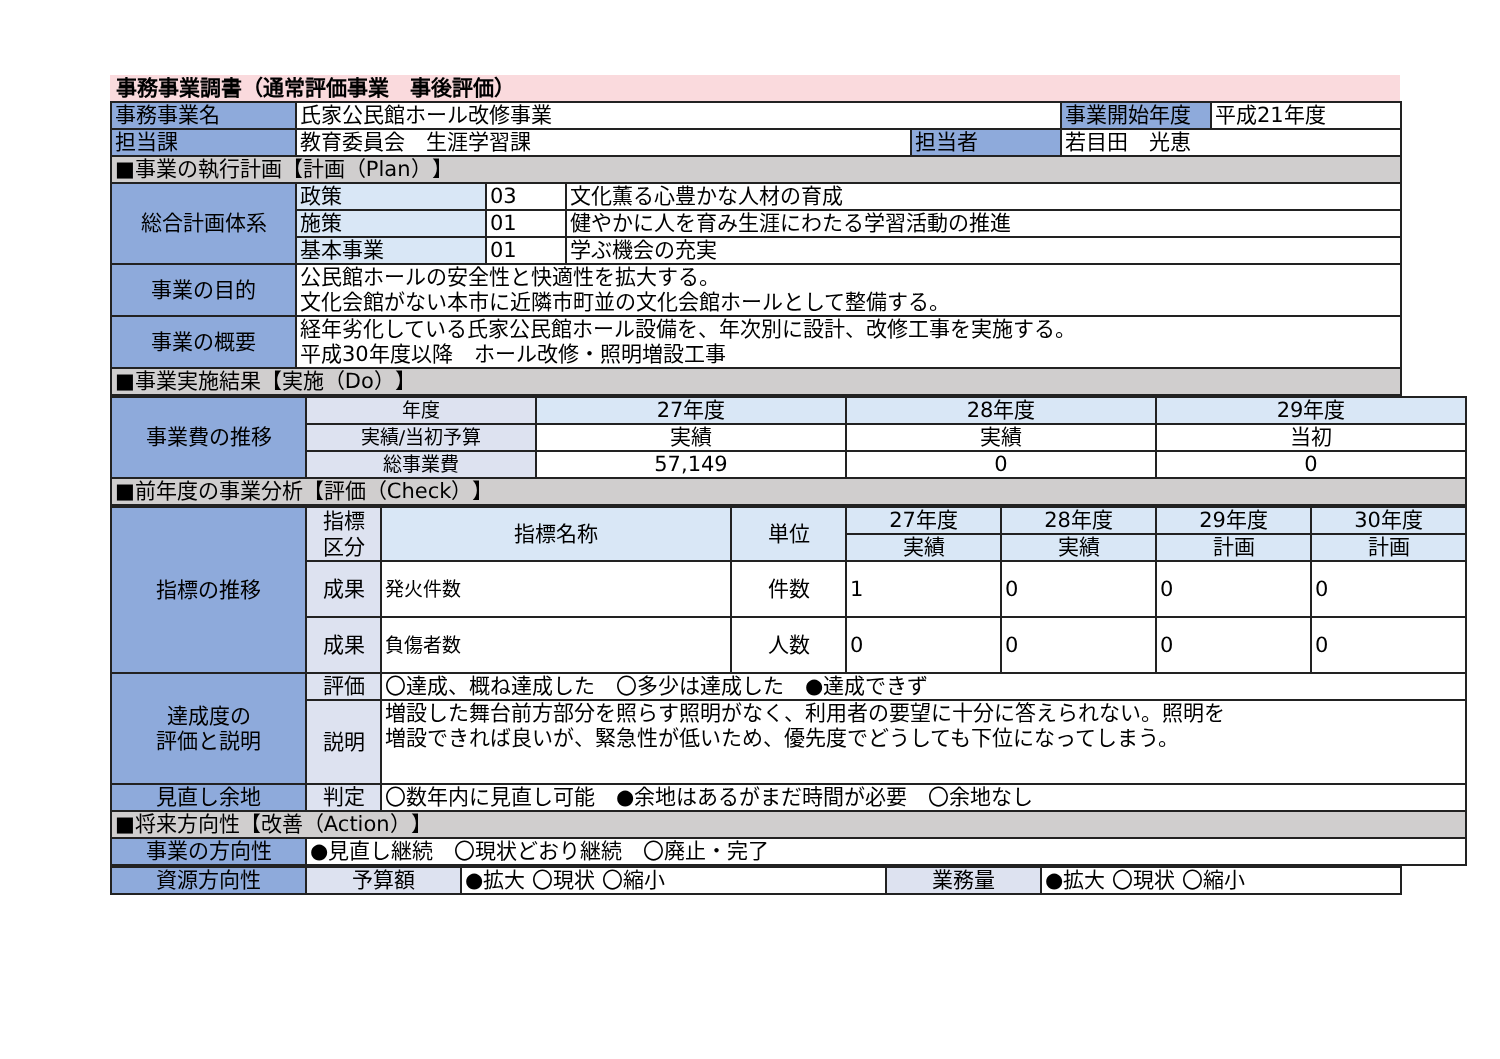事務事業調書（通常評価事業　事後評価）
| 事務事業名 | 氏家公民館ホール改修事業 | | | | 事業開始年度 | 平成21年度 |
| 担当課 | 教育委員会 生涯学習課 | | | 担当者 | 若目田 光恵 | |
| ■事業の執行計画【計画（Plan）】 | | | | | | |
| 総合計画体系 | 政策 | 03 | 文化薫る心豊かな人材の育成 | | | |
| | 施策 | 01 | 健やかに人を育み生涯にわたる学習活動の推進 | | | |
| | 基本事業 | 01 | 学ぶ機会の充実 | | | |
| 事業の目的 | 公民館ホールの安全性と快適性を拡大する。 文化会館がない本市に近隣市町並の文化会館ホールとして整備する。 | | | | | |
| 事業の概要 | 経年劣化している氏家公民館ホール設備を、年次別に設計、改修工事を実施する。 平成30年度以降 ホール改修・照明増設工事 | | | | | |
| ■事業実施結果【実施（Do）】 | | | | | | |
| 事業費の推移 | 年度 | 27年度 | 28年度 | 29年度 |
| | 実績/当初予算 | 実績 | 実績 | 当初 |
| | 総事業費 | 57,149 | 0 | 0 |
| ■前年度の事業分析【評価（Check）】 | | | | |
| 指標の推移 | 指標 区分 | 指標名称 | 単位 | 27年度 | 28年度 | 29年度 | 30年度 |
| | | | | 実績 | 実績 | 計画 | 計画 |
| | 成果 | 発火件数 | 件数 | 1 | 0 | 0 | 0 |
| | 成果 | 負傷者数 | 人数 | 0 | 0 | 0 | 0 |
| 達成度の 評価と説明 | 評価 | 〇達成、概ね達成した 〇多少は達成した ●達成できず | | | | | |
| | 説明 | 増設した舞台前方部分を照らす照明がなく、利用者の要望に十分に答えられない。照明を 増設できれば良いが、緊急性が低いため、優先度でどうしても下位になってしまう。 | | | | | |
| 見直し余地 | 判定 | 〇数年内に見直し可能 ●余地はあるがまだ時間が必要 〇余地なし | | | | | |
| ■将来方向性【改善（Action）】 | | | | | | | |
| 事業の方向性 | ●見直し継続 〇現状どおり継続 〇廃止・完了 | | | | | | |
| 資源方向性 | 予算額 | ●拡大 〇現状 〇縮小 | 業務量 | ●拡大 〇現状 〇縮小 |